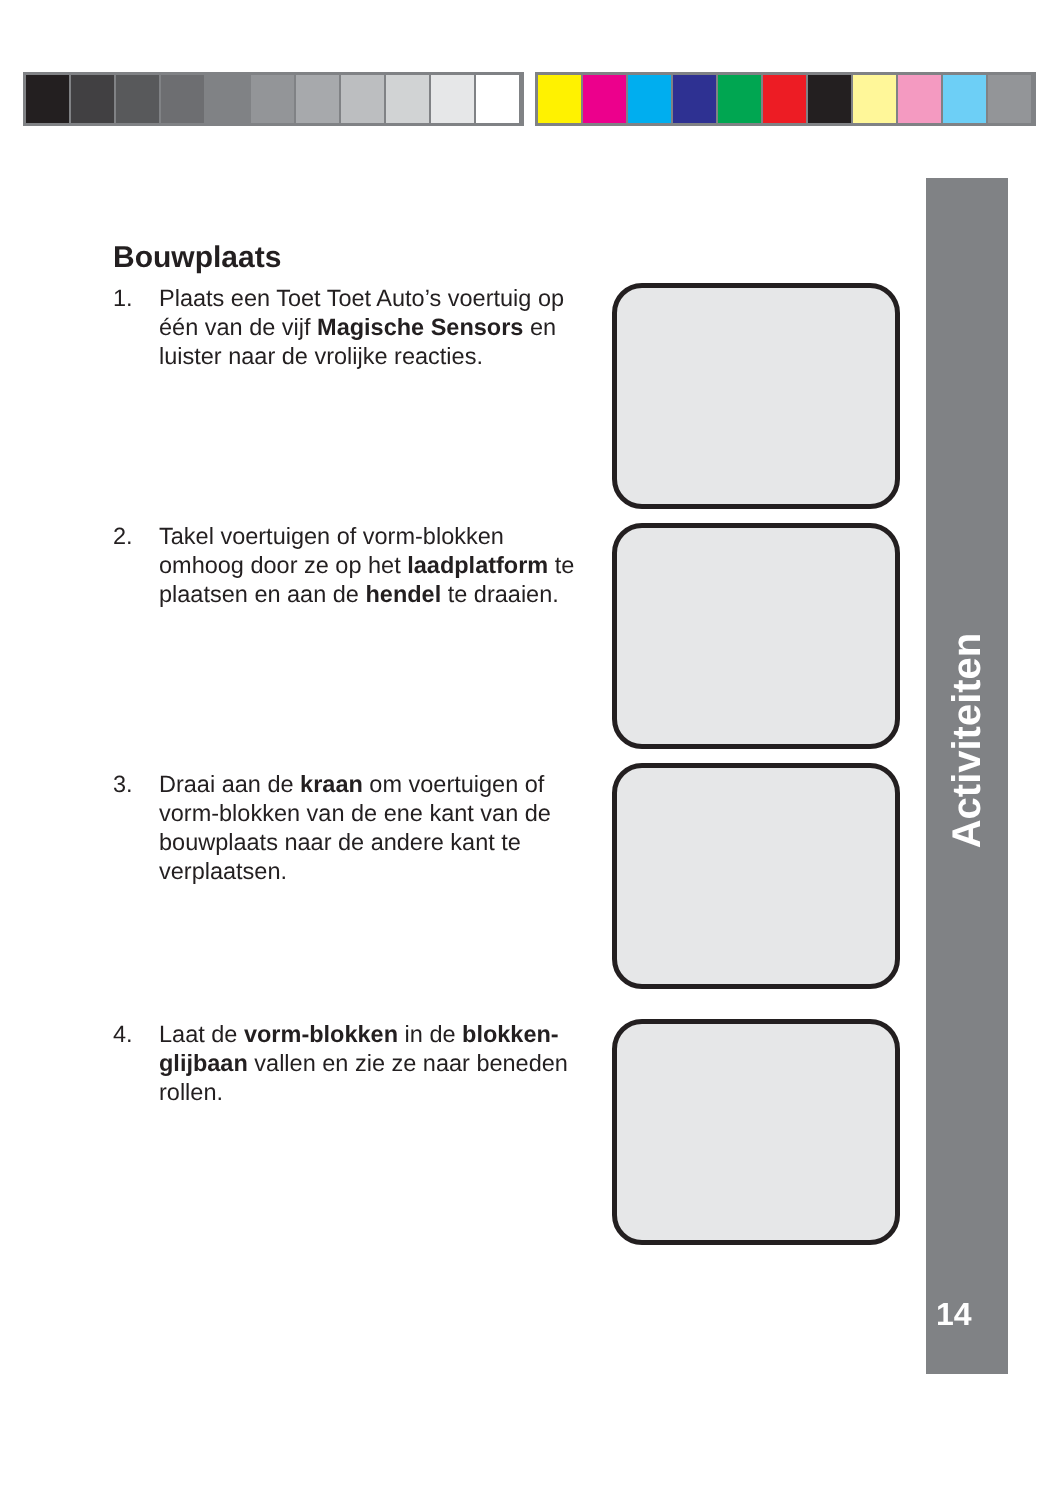Activiteiten
14
Bouwplaats
1. Plaats een Toet Toet Auto’s voertuig op één van de vijf Magische Sensors en luister naar de vrolijke reacties.
2. Takel voertuigen of vorm-blokken omhoog door ze op het laadplatform te plaatsen en aan de hendel te draaien.
3. Draai aan de kraan om voertuigen of vorm-blokken van de ene kant van de bouwplaats naar de andere kant te verplaatsen.
4. Laat de vorm-blokken in de blokken-glijbaan vallen en zie ze naar beneden rollen.